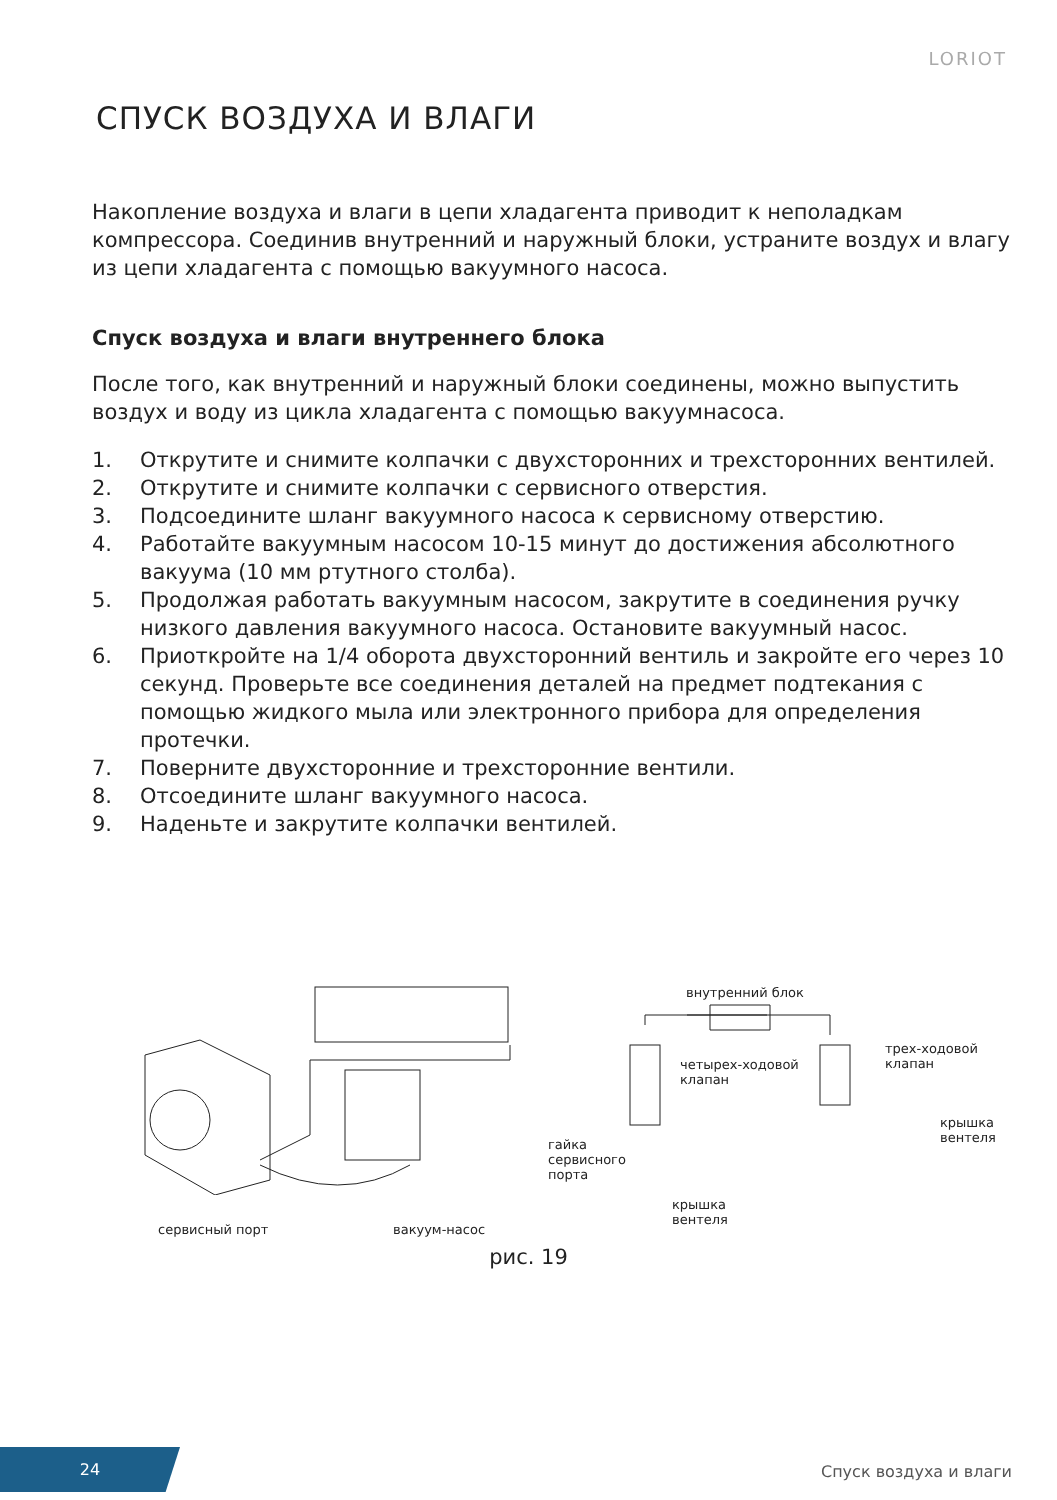LORIOT
СПУСК ВОЗДУХА И ВЛАГИ
Накопление воздуха и влаги в цепи хладагента приводит к неполадкам компрессора. Соединив внутренний и наружный блоки, устраните воздух и влагу из цепи хладагента с помощью вакуумного насоса.
Спуск воздуха и влаги внутреннего блока
После того, как внутренний и наружный блоки соединены, можно выпустить воздух и воду из цикла хладагента с помощью вакуумнасоса.
1. Открутите и снимите колпачки с двухсторонних и трехсторонних вентилей.
2. Открутите и снимите колпачки с сервисного отверстия.
3. Подсоедините шланг вакуумного насоса к сервисному отверстию.
4. Работайте вакуумным насосом 10-15 минут до достижения абсолютного вакуума (10 мм ртутного столба).
5. Продолжая работать вакуумным насосом, закрутите в соединения ручку низкого давления вакуумного насоса. Остановите вакуумный насос.
6. Приоткройте на 1/4 оборота двухсторонний вентиль и закройте его через 10 секунд. Проверьте все соединения деталей на предмет подтекания с помощью жидкого мыла или электронного прибора для определения протечки.
7. Поверните двухсторонние и трехсторонние вентили.
8. Отсоедините шланг вакуумного насоса.
9. Наденьте и закрутите колпачки вентилей.
внутренний блок
четырех-ходовой
клапан
трех-ходовой
клапан
крышка
вентеля гайка
сервисного
порта
крышка
вентеля
сервисный порт вакуум-насос
рис. 19
24
Спуск воздуха и влаги